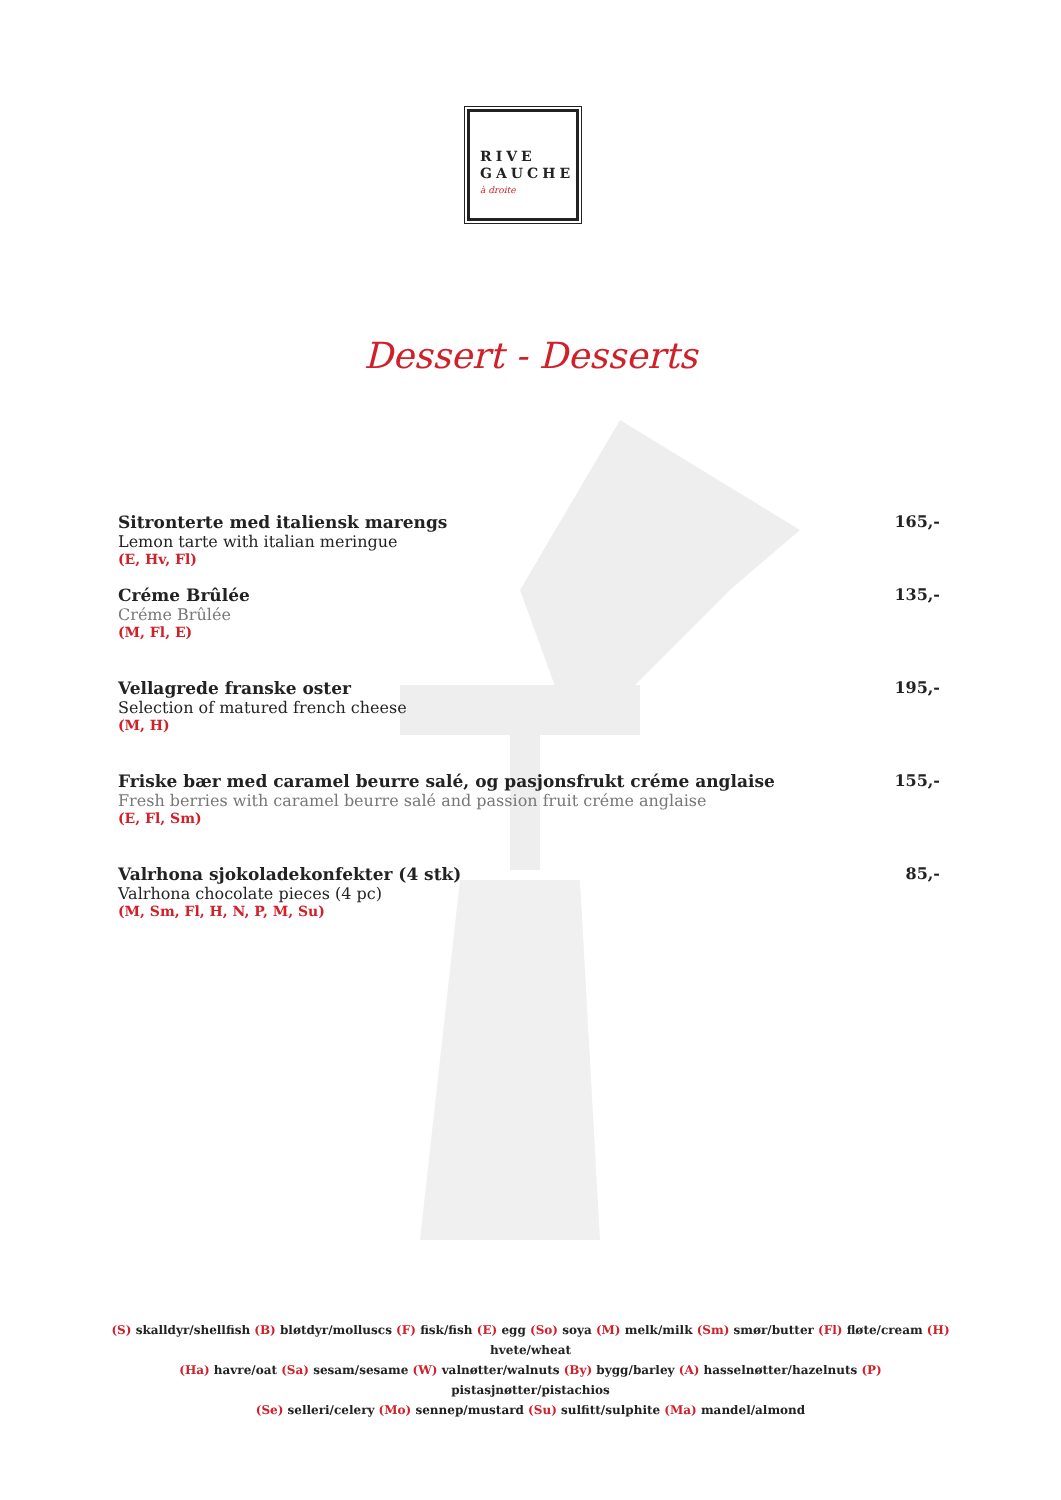RIVE
GAUCHE
à droite
Dessert - Desserts
Sitronterte med italiensk marengs
Lemon tarte with italian meringue
(E, Hv, Fl)
165,-
Créme Brûlée
Créme Brûlée
(M, Fl, E)
135,-
Vellagrede franske oster
Selection of matured french cheese
(M, H)
195,-
Friske bær med caramel beurre salé, og pasjonsfrukt créme anglaise
Fresh berries with caramel beurre salé and passion fruit créme anglaise
(E, Fl, Sm)
155,-
Valrhona sjokoladekonfekter (4 stk)
Valrhona chocolate pieces (4 pc)
(M, Sm, Fl, H, N, P, M, Su)
85,-
(S) skalldyr/shellfish (B) bløtdyr/molluscs (F) fisk/fish (E) egg (So) soya (M) melk/milk (Sm) smør/butter (Fl) fløte/cream (H) hvete/wheat
(Ha) havre/oat (Sa) sesam/sesame (W) valnøtter/walnuts (By) bygg/barley (A) hasselnøtter/hazelnuts (P) pistasjnøtter/pistachios
(Se) selleri/celery (Mo) sennep/mustard (Su) sulfitt/sulphite (Ma) mandel/almond